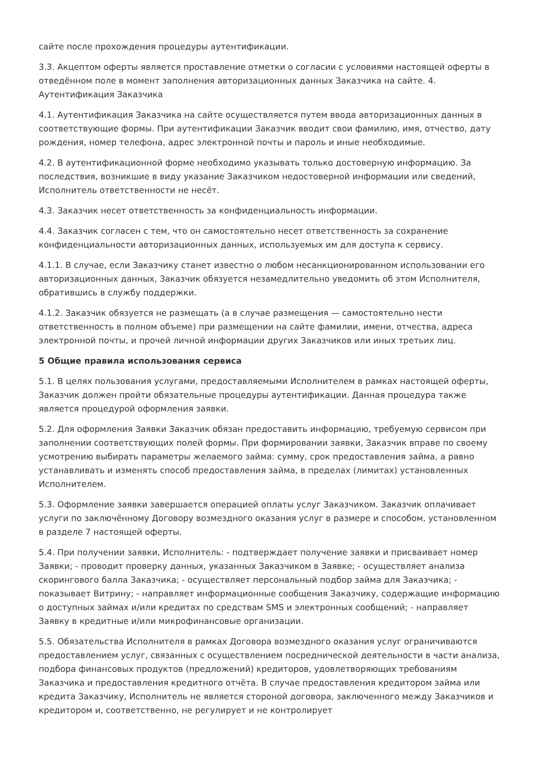сайте после прохождения процедуры аутентификации.
3.3. Акцептом оферты является проставление отметки о согласии с условиями настоящей оферты в отведённом поле в момент заполнения авторизационных данных Заказчика на сайте. 4. Аутентификация Заказчика
4.1. Аутентификация Заказчика на сайте осуществляется путем ввода авторизационных данных в соответствующие формы. При аутентификации Заказчик вводит свои фамилию, имя, отчество, дату рождения, номер телефона, адрес электронной почты и пароль и иные необходимые.
4.2. В аутентификационной форме необходимо указывать только достоверную информацию. За последствия, возникшие в виду указание Заказчиком недостоверной информации или сведений, Исполнитель ответственности не несёт.
4.3. Заказчик несет ответственность за конфиденциальность информации.
4.4. Заказчик согласен с тем, что он самостоятельно несет ответственность за сохранение конфиденциальности авторизационных данных, используемых им для доступа к сервису.
4.1.1. В случае, если Заказчику станет известно о любом несанкционированном использовании его авторизационных данных, Заказчик обязуется незамедлительно уведомить об этом Исполнителя, обратившись в службу поддержки.
4.1.2. Заказчик обязуется не размещать (а в случае размещения — самостоятельно нести ответственность в полном объеме) при размещении на сайте фамилии, имени, отчества, адреса электронной почты, и прочей личной информации других Заказчиков или иных третьих лиц.
5 Общие правила использования сервиса
5.1. В целях пользования услугами, предоставляемыми Исполнителем в рамках настоящей оферты, Заказчик должен пройти обязательные процедуры аутентификации. Данная процедура также является процедурой оформления заявки.
5.2. Для оформления Заявки Заказчик обязан предоставить информацию, требуемую сервисом при заполнении соответствующих полей формы. При формировании заявки, Заказчик вправе по своему усмотрению выбирать параметры желаемого займа: сумму, срок предоставления займа, а равно устанавливать и изменять способ предоставления займа, в пределах (лимитах) установленных Исполнителем.
5.3. Оформление заявки завершается операцией оплаты услуг Заказчиком. Заказчик оплачивает услуги по заключённому Договору возмездного оказания услуг в размере и способом, установленном в разделе 7 настоящей оферты.
5.4. При получении заявки, Исполнитель: - подтверждает получение заявки и присваивает номер Заявки; - проводит проверку данных, указанных Заказчиком в Заявке; - осуществляет анализа скорингового балла Заказчика; - осуществляет персональный подбор займа для Заказчика; - показывает Витрину; - направляет информационные сообщения Заказчику, содержащие информацию о доступных займах и/или кредитах по средствам SMS и электронных сообщений; - направляет Заявку в кредитные и/или микрофинансовые организации.
5.5. Обязательства Исполнителя в рамках Договора возмездного оказания услуг ограничиваются предоставлением услуг, связанных с осуществлением посреднической деятельности в части анализа, подбора финансовых продуктов (предложений) кредиторов, удовлетворяющих требованиям Заказчика и предоставления кредитного отчёта. В случае предоставления кредитором займа или кредита Заказчику, Исполнитель не является стороной договора, заключенного между Заказчиков и кредитором и, соответственно, не регулирует и не контролирует